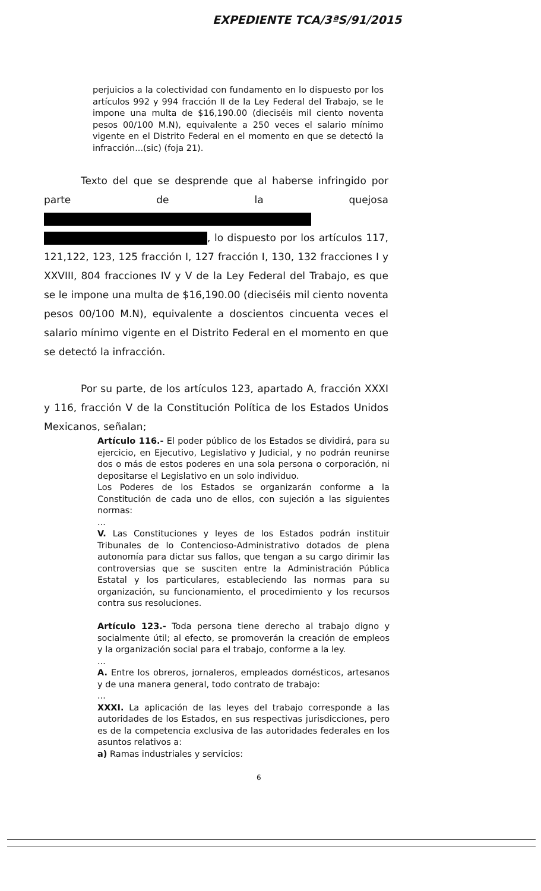EXPEDIENTE TCA/3ªS/91/2015
perjuicios a la colectividad con fundamento en lo dispuesto por los artículos 992 y 994 fracción II de la Ley Federal del Trabajo, se le impone una multa de $16,190.00 (dieciséis mil ciento noventa pesos 00/100 M.N), equivalente a 250 veces el salario mínimo vigente en el Distrito Federal en el momento en que se detectó la infracción...(sic) (foja 21).
Texto del que se desprende que al haberse infringido por parte de la quejosa , lo dispuesto por los artículos 117, 121,122, 123, 125 fracción I, 127 fracción I, 130, 132 fracciones I y XXVIII, 804 fracciones IV y V de la Ley Federal del Trabajo, es que se le impone una multa de $16,190.00 (dieciséis mil ciento noventa pesos 00/100 M.N), equivalente a doscientos cincuenta veces el salario mínimo vigente en el Distrito Federal en el momento en que se detectó la infracción.
Por su parte, de los artículos 123, apartado A, fracción XXXI y 116, fracción V de la Constitución Política de los Estados Unidos Mexicanos, señalan;
Artículo 116.- El poder público de los Estados se dividirá, para su ejercicio, en Ejecutivo, Legislativo y Judicial, y no podrán reunirse dos o más de estos poderes en una sola persona o corporación, ni depositarse el Legislativo en un solo individuo.
Los Poderes de los Estados se organizarán conforme a la Constitución de cada uno de ellos, con sujeción a las siguientes normas:
...
V. Las Constituciones y leyes de los Estados podrán instituir Tribunales de lo Contencioso-Administrativo dotados de plena autonomía para dictar sus fallos, que tengan a su cargo dirimir las controversias que se susciten entre la Administración Pública Estatal y los particulares, estableciendo las normas para su organización, su funcionamiento, el procedimiento y los recursos contra sus resoluciones.
Artículo 123.- Toda persona tiene derecho al trabajo digno y socialmente útil; al efecto, se promoverán la creación de empleos y la organización social para el trabajo, conforme a la ley.
...
A. Entre los obreros, jornaleros, empleados domésticos, artesanos y de una manera general, todo contrato de trabajo:
...
XXXI. La aplicación de las leyes del trabajo corresponde a las autoridades de los Estados, en sus respectivas jurisdicciones, pero es de la competencia exclusiva de las autoridades federales en los asuntos relativos a:
a) Ramas industriales y servicios:
6